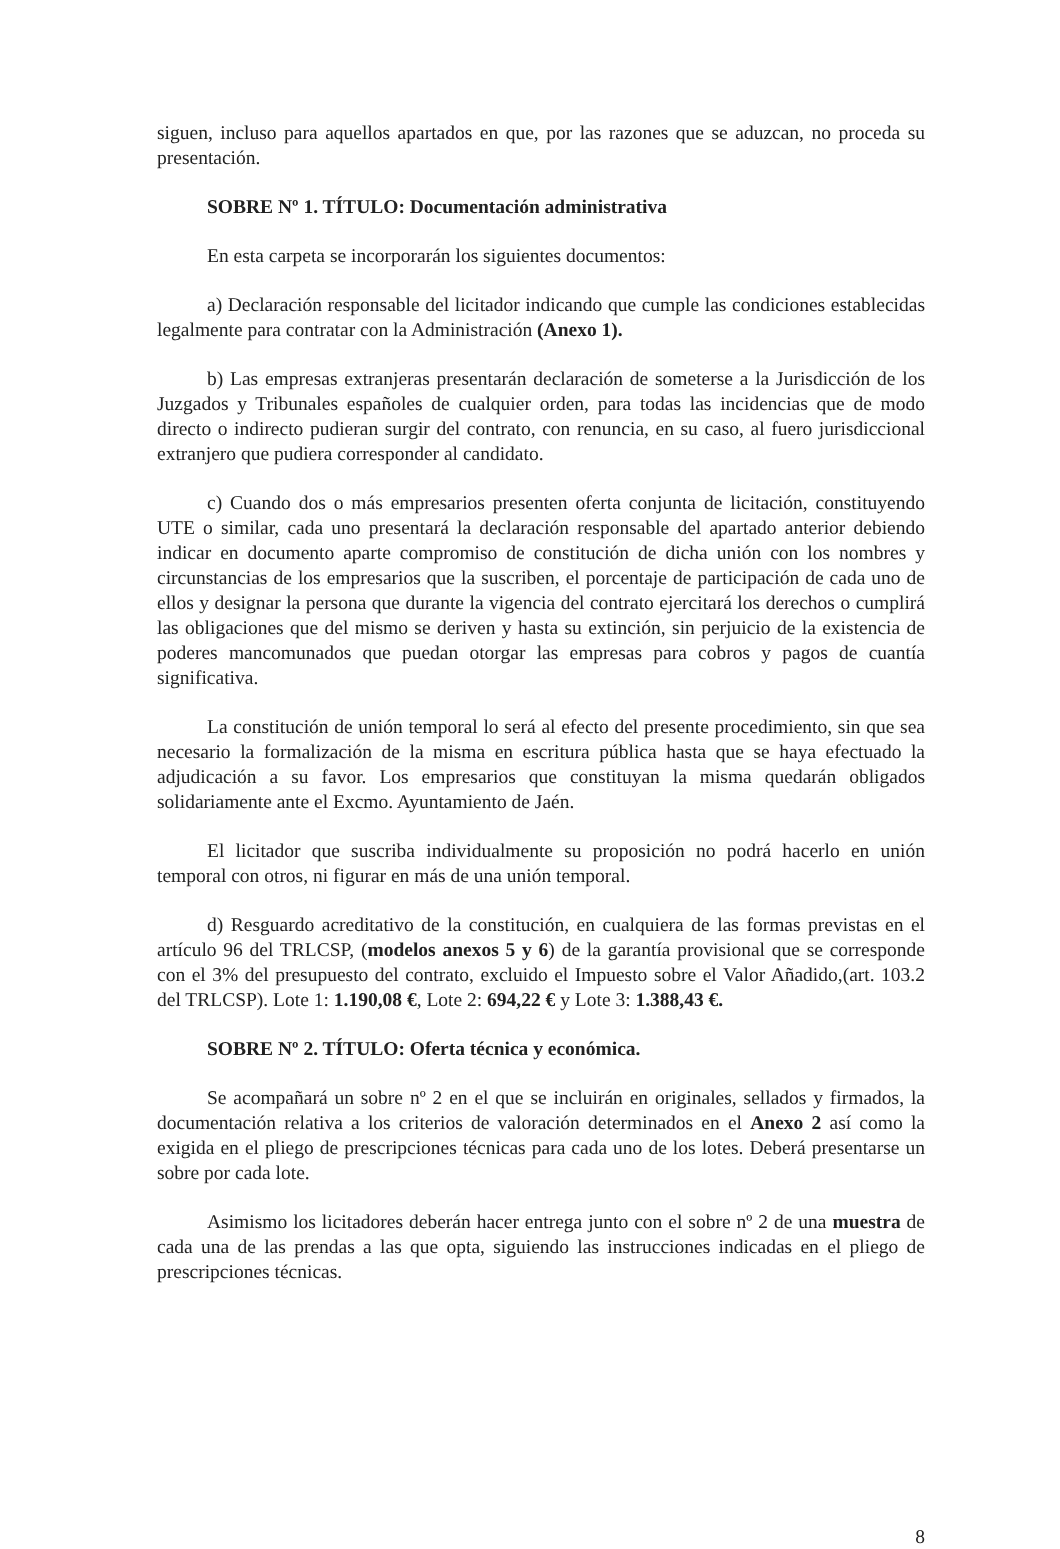siguen, incluso para aquellos apartados en que, por las razones que se aduzcan, no proceda su presentación.
SOBRE Nº 1. TÍTULO: Documentación administrativa
En esta carpeta se incorporarán los siguientes documentos:
a) Declaración responsable del licitador indicando que cumple las condiciones establecidas legalmente para contratar con la Administración (Anexo 1).
b) Las empresas extranjeras presentarán declaración de someterse a la Jurisdicción de los Juzgados y Tribunales españoles de cualquier orden, para todas las incidencias que de modo directo o indirecto pudieran surgir del contrato, con renuncia, en su caso, al fuero jurisdiccional extranjero que pudiera corresponder al candidato.
c) Cuando dos o más empresarios presenten oferta conjunta de licitación, constituyendo UTE o similar, cada uno presentará la declaración responsable del apartado anterior debiendo indicar en documento aparte compromiso de constitución de dicha unión con los nombres y circunstancias de los empresarios que la suscriben, el porcentaje de participación de cada uno de ellos y designar la persona que durante la vigencia del contrato ejercitará los derechos o cumplirá las obligaciones que del mismo se deriven y hasta su extinción, sin perjuicio de la existencia de poderes mancomunados que puedan otorgar las empresas para cobros y pagos de cuantía significativa.
La constitución de unión temporal lo será al efecto del presente procedimiento, sin que sea necesario la formalización de la misma en escritura pública hasta que se haya efectuado la adjudicación a su favor. Los empresarios que constituyan la misma quedarán obligados solidariamente ante el Excmo. Ayuntamiento de Jaén.
El licitador que suscriba individualmente su proposición no podrá hacerlo en unión temporal con otros, ni figurar en más de una unión temporal.
d) Resguardo acreditativo de la constitución, en cualquiera de las formas previstas en el artículo 96 del TRLCSP, (modelos anexos 5 y 6) de la garantía provisional que se corresponde con el 3% del presupuesto del contrato, excluido el Impuesto sobre el Valor Añadido,(art. 103.2 del TRLCSP). Lote 1: 1.190,08 €, Lote 2: 694,22 € y Lote 3: 1.388,43 €.
SOBRE Nº 2. TÍTULO: Oferta técnica y económica.
Se acompañará un sobre nº 2 en el que se incluirán en originales, sellados y firmados, la documentación relativa a los criterios de valoración determinados en el Anexo 2 así como la exigida en el pliego de prescripciones técnicas para cada uno de los lotes. Deberá presentarse un sobre por cada lote.
Asimismo los licitadores deberán hacer entrega junto con el sobre nº 2 de una muestra de cada una de las prendas a las que opta, siguiendo las instrucciones indicadas en el pliego de prescripciones técnicas.
8